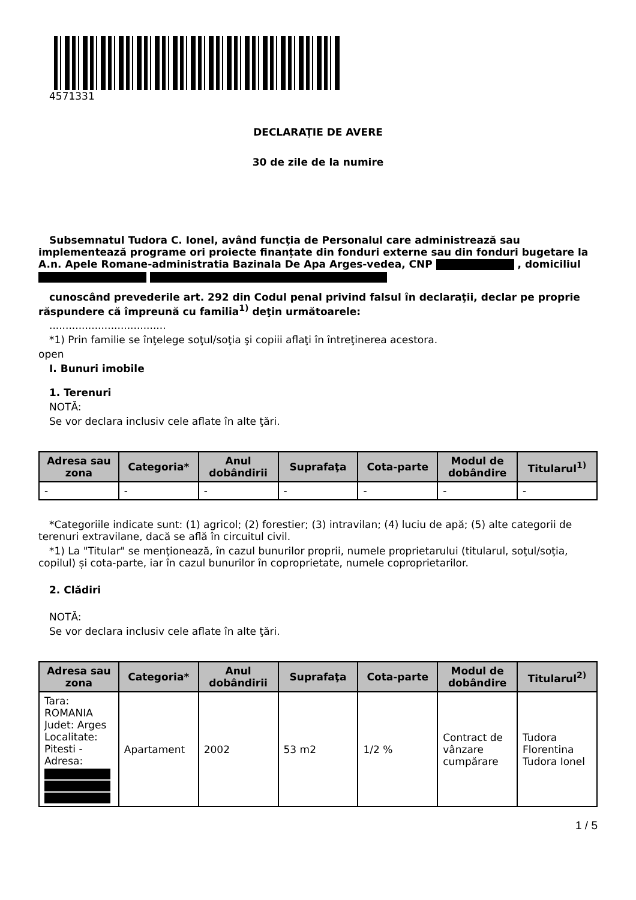4571331
DECLARAŢIE DE AVERE
30 de zile de la numire
Subsemnatul Tudora C. Ionel, având funcţia de Personalul care administrează sau implementează programe ori proiecte finanțate din fonduri externe sau din fonduri bugetare la A.n. Apele Romane-administratia Bazinala De Apa Arges-vedea, CNP , domiciliul
cunoscând prevederile art. 292 din Codul penal privind falsul în declaraţii, declar pe proprie răspundere că împreună cu familia<sup>1)</sup> deţin următoarele:
....................................
*1) Prin familie se înţelege soţul/soţia şi copiii aflaţi în întreţinerea acestora.
open
I. Bunuri imobile
1. Terenuri
NOTĂ:
Se vor declara inclusiv cele aflate în alte ţări.
| Adresa sau zona | Categoria* | Anul dobândirii | Suprafaţa | Cota-parte | Modul de dobândire | Titularul<sup>1)</sup> |
| --- | --- | --- | --- | --- | --- | --- |
| - | - | - | - | - | - | - |
*Categoriile indicate sunt: (1) agricol; (2) forestier; (3) intravilan; (4) luciu de apă; (5) alte categorii de terenuri extravilane, dacă se află în circuitul civil.
*1) La "Titular" se menţionează, în cazul bunurilor proprii, numele proprietarului (titularul, soţul/soţia, copilul) și cota-parte, iar în cazul bunurilor în coproprietate, numele coproprietarilor.
2. Clădiri
NOTĂ:
Se vor declara inclusiv cele aflate în alte ţări.
| Adresa sau zona | Categoria* | Anul dobândirii | Suprafaţa | Cota-parte | Modul de dobândire | Titularul<sup>2)</sup> |
| --- | --- | --- | --- | --- | --- | --- |
| Tara: ROMANIA Judet: Arges Localitate: Pitesti - Adresa: | Apartament | 2002 | 53 m2 | 1/2 % | Contract de vânzare cumpărare | Tudora Florentina Tudora Ionel |
1 / 5